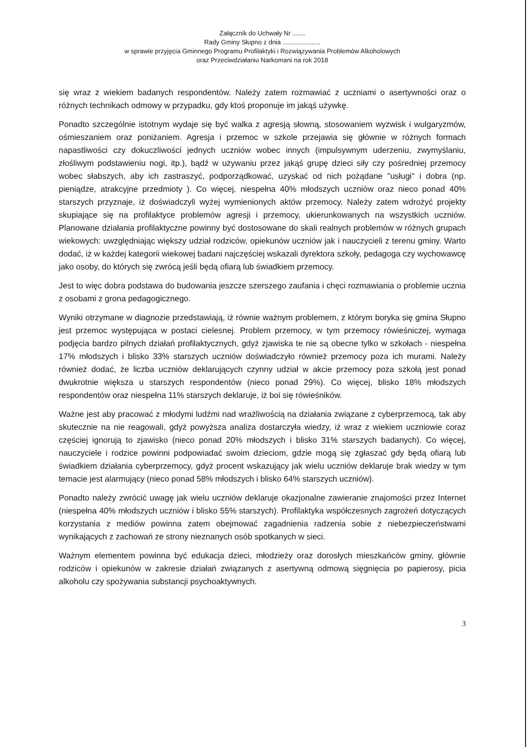Załącznik do Uchwały Nr .......
Rady Gminy Słupno z dnia .....................
w sprawie przyjęcia Gminnego Programu Profilaktyki i Rozwiązywania Problemów Alkoholowych
oraz Przeciwdziałaniu Narkomani na rok 2018
się wraz z wiekiem badanych respondentów. Należy zatem rozmawiać z uczniami o asertywności oraz o różnych technikach odmowy w przypadku, gdy ktoś proponuje im jakąś używkę.
Ponadto szczególnie istotnym wydaje się być walka z agresją słowną, stosowaniem wyzwisk i wulgaryzmów, ośmieszaniem oraz poniżaniem. Agresja i przemoc w szkole przejawia się głównie w różnych formach napastliwości czy dokuczliwości jednych uczniów wobec innych (impulsywnym uderzeniu, zwymyślaniu, złośliwym podstawieniu nogi, itp.), bądź w używaniu przez jakąś grupę dzieci siły czy pośredniej przemocy wobec słabszych, aby ich zastraszyć, podporządkować, uzyskać od nich pożądane "usługi" i dobra (np. pieniądze, atrakcyjne przedmioty ). Co więcej, niespełna 40% młodszych uczniów oraz nieco ponad 40% starszych przyznaje, iż doświadczyli wyżej wymienionych aktów przemocy. Należy zatem wdrożyć projekty skupiające się na profilaktyce problemów agresji i przemocy, ukierunkowanych na wszystkich uczniów. Planowane działania profilaktyczne powinny być dostosowane do skali realnych problemów w różnych grupach wiekowych: uwzględniając większy udział rodziców, opiekunów uczniów jak i nauczycieli z terenu gminy. Warto dodać, iż w każdej kategorii wiekowej badani najczęściej wskazali dyrektora szkoły, pedagoga czy wychowawcę jako osoby, do których się zwrócą jeśli będą ofiarą lub świadkiem przemocy.
Jest to więc dobra podstawa do budowania jeszcze szerszego zaufania i chęci rozmawiania o problemie ucznia z osobami z grona pedagogicznego.
Wyniki otrzymane w diagnozie przedstawiają, iż równie ważnym problemem, z którym boryka się gmina Słupno jest przemoc występująca w postaci cielesnej. Problem przemocy, w tym przemocy rówieśniczej, wymaga podjęcia bardzo pilnych działań profilaktycznych, gdyż zjawiska te nie są obecne tylko w szkołach - niespełna 17% młodszych i blisko 33% starszych uczniów doświadczyło również przemocy poza ich murami. Należy również dodać, że liczba uczniów deklarujących czynny udział w akcie przemocy poza szkołą jest ponad dwukrotnie większa u starszych respondentów (nieco ponad 29%). Co więcej, blisko 18% młodszych respondentów oraz niespełna 11% starszych deklaruje, iż boi się rówieśników.
Ważne jest aby pracować z młodymi ludźmi nad wrażliwością na działania związane z cyberprzemocą, tak aby skutecznie na nie reagowali, gdyż powyższa analiza dostarczyła wiedzy, iż wraz z wiekiem uczniowie coraz częściej ignorują to zjawisko (nieco ponad 20% młodszych i blisko 31% starszych badanych). Co więcej, nauczyciele i rodzice powinni podpowiadać swoim dzieciom, gdzie mogą się zgłaszać gdy będą ofiarą lub świadkiem działania cyberprzemocy, gdyż procent wskazujący jak wielu uczniów deklaruje brak wiedzy w tym temacie jest alarmujący (nieco ponad 58% młodszych i blisko 64% starszych uczniów).
Ponadto należy zwrócić uwagę jak wielu uczniów deklaruje okazjonalne zawieranie znajomości przez Internet (niespełna 40% młodszych uczniów i blisko 55% starszych). Profilaktyka współczesnych zagrożeń dotyczących korzystania z mediów powinna zatem obejmować zagadnienia radzenia sobie z niebezpieczeństwami wynikających z zachowań ze strony nieznanych osób spotkanych w sieci.
Ważnym elementem powinna być edukacja dzieci, młodzieży oraz dorosłych mieszkańców gminy, głównie rodziców i opiekunów w zakresie działań związanych z asertywną odmową sięgnięcia po papierosy, picia alkoholu czy spożywania substancji psychoaktywnych.
3